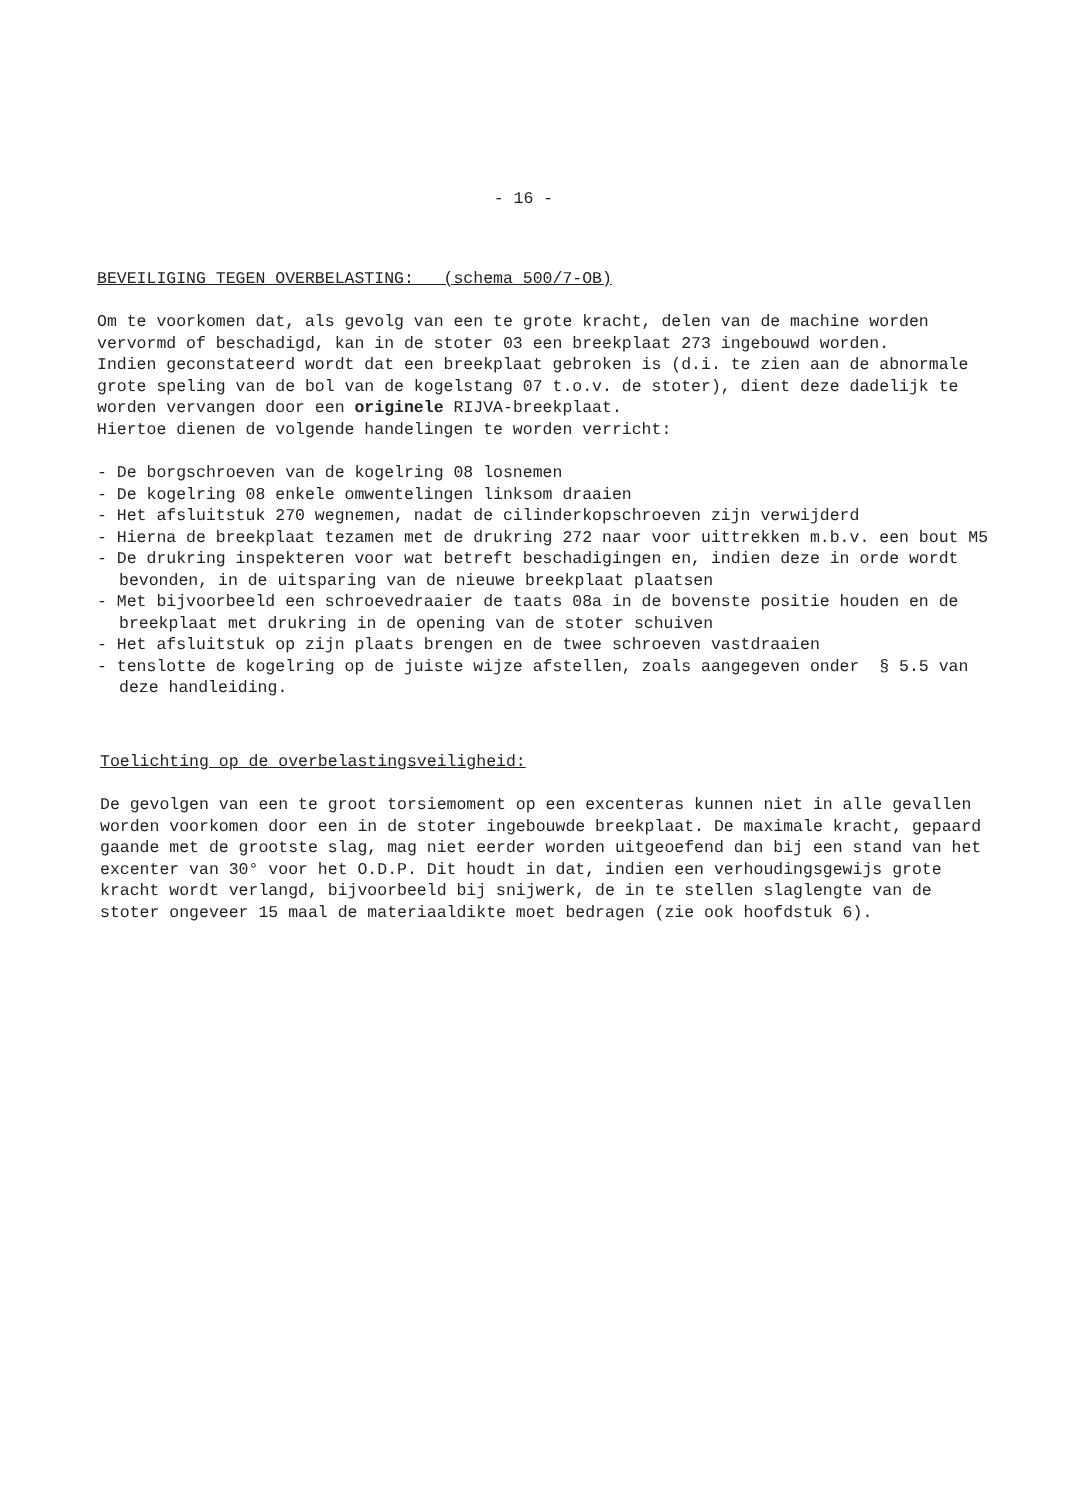- 16 -
BEVEILIGING TEGEN OVERBELASTING: (schema 500/7-OB)
Om te voorkomen dat, als gevolg van een te grote kracht, delen van de machine worden vervormd of beschadigd, kan in de stoter 03 een breekplaat 273 ingebouwd worden.
Indien geconstateerd wordt dat een breekplaat gebroken is (d.i. te zien aan de abnormale grote speling van de bol van de kogelstang 07 t.o.v. de stoter), dient deze dadelijk te worden vervangen door een originele RIJVA-breekplaat.
Hiertoe dienen de volgende handelingen te worden verricht:
- De borgschroeven van de kogelring 08 losnemen
- De kogelring 08 enkele omwentelingen linksom draaien
- Het afsluitstuk 270 wegnemen, nadat de cilinderkopschroeven zijn verwijderd
- Hierna de breekplaat tezamen met de drukring 272 naar voor uittrekken m.b.v. een bout M5
- De drukring inspekteren voor wat betreft beschadigingen en, indien deze in orde wordt bevonden, in de uitsparing van de nieuwe breekplaat plaatsen
- Met bijvoorbeeld een schroevedraaier de taats 08a in de bovenste positie houden en de breekplaat met drukring in de opening van de stoter schuiven
- Het afsluitstuk op zijn plaats brengen en de twee schroeven vastdraaien
- tenslotte de kogelring op de juiste wijze afstellen, zoals aangegeven onder § 5.5 van deze handleiding.
Toelichting op de overbelastingsveiligheid:
De gevolgen van een te groot torsiemoment op een excenteras kunnen niet in alle gevallen worden voorkomen door een in de stoter ingebouwde breekplaat. De maximale kracht, gepaard gaande met de grootste slag, mag niet eerder worden uitgeoefend dan bij een stand van het excenter van 30° voor het O.D.P. Dit houdt in dat, indien een verhoudingsgewijs grote kracht wordt verlangd, bijvoorbeeld bij snijwerk, de in te stellen slaglengte van de stoter ongeveer 15 maal de materiaaldikte moet bedragen (zie ook hoofdstuk 6).